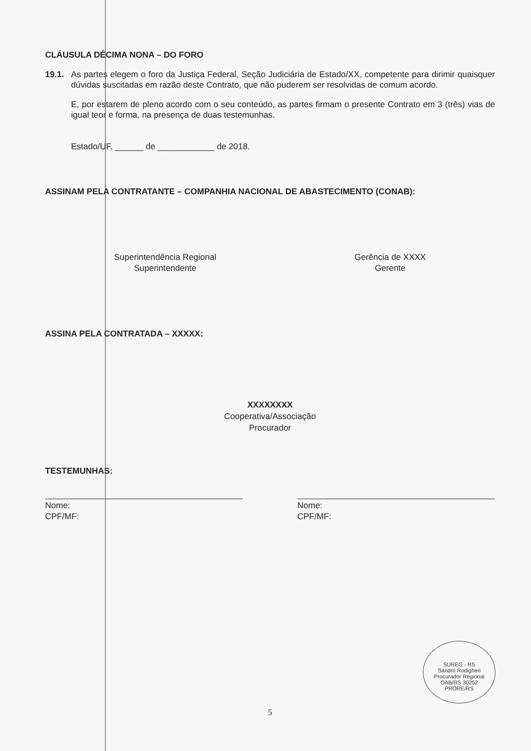CLÁUSULA DÉCIMA NONA – DO FORO
19.1. As partes elegem o foro da Justiça Federal, Seção Judiciária de Estado/XX, competente para dirimir quaisquer dúvidas suscitadas em razão deste Contrato, que não puderem ser resolvidas de comum acordo.
E, por estarem de pleno acordo com o seu conteúdo, as partes firmam o presente Contrato em 3 (três) vias de igual teor e forma, na presença de duas testemunhas.
Estado/UF, ______ de ____________ de 2018.
ASSINAM PELA CONTRATANTE – COMPANHIA NACIONAL DE ABASTECIMENTO (CONAB):
Superintendência Regional
Superintendente
Gerência de XXXX
Gerente
ASSINA PELA CONTRATADA – XXXXX:
XXXXXXXX
Cooperativa/Associação
Procurador
TESTEMUNHAS:
Nome:
CPF/MF:
Nome:
CPF/MF:
5
SUREG - RS
Sandro Rodigheri
Procurador Regional
OAB/RS 30252
PRORE/RS